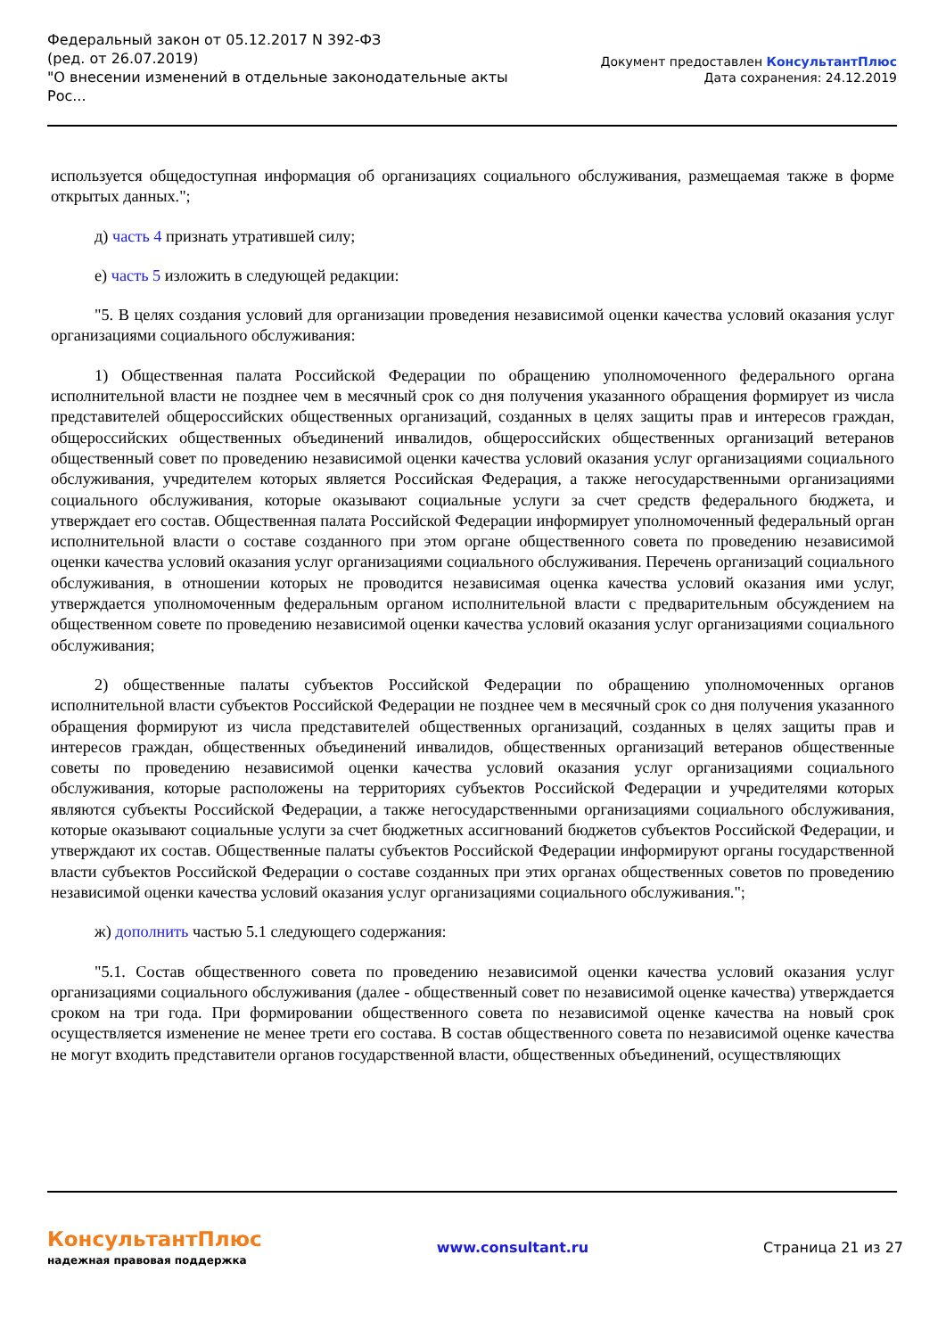Федеральный закон от 05.12.2017 N 392-ФЗ
(ред. от 26.07.2019)
"О внесении изменений в отдельные законодательные акты Рос...
Документ предоставлен КонсультантПлюс
Дата сохранения: 24.12.2019
используется общедоступная информация об организациях социального обслуживания, размещаемая также в форме открытых данных.";
д) часть 4 признать утратившей силу;
е) часть 5 изложить в следующей редакции:
"5. В целях создания условий для организации проведения независимой оценки качества условий оказания услуг организациями социального обслуживания:
1) Общественная палата Российской Федерации по обращению уполномоченного федерального органа исполнительной власти не позднее чем в месячный срок со дня получения указанного обращения формирует из числа представителей общероссийских общественных организаций, созданных в целях защиты прав и интересов граждан, общероссийских общественных объединений инвалидов, общероссийских общественных организаций ветеранов общественный совет по проведению независимой оценки качества условий оказания услуг организациями социального обслуживания, учредителем которых является Российская Федерация, а также негосударственными организациями социального обслуживания, которые оказывают социальные услуги за счет средств федерального бюджета, и утверждает его состав. Общественная палата Российской Федерации информирует уполномоченный федеральный орган исполнительной власти о составе созданного при этом органе общественного совета по проведению независимой оценки качества условий оказания услуг организациями социального обслуживания. Перечень организаций социального обслуживания, в отношении которых не проводится независимая оценка качества условий оказания ими услуг, утверждается уполномоченным федеральным органом исполнительной власти с предварительным обсуждением на общественном совете по проведению независимой оценки качества условий оказания услуг организациями социального обслуживания;
2) общественные палаты субъектов Российской Федерации по обращению уполномоченных органов исполнительной власти субъектов Российской Федерации не позднее чем в месячный срок со дня получения указанного обращения формируют из числа представителей общественных организаций, созданных в целях защиты прав и интересов граждан, общественных объединений инвалидов, общественных организаций ветеранов общественные советы по проведению независимой оценки качества условий оказания услуг организациями социального обслуживания, которые расположены на территориях субъектов Российской Федерации и учредителями которых являются субъекты Российской Федерации, а также негосударственными организациями социального обслуживания, которые оказывают социальные услуги за счет бюджетных ассигнований бюджетов субъектов Российской Федерации, и утверждают их состав. Общественные палаты субъектов Российской Федерации информируют органы государственной власти субъектов Российской Федерации о составе созданных при этих органах общественных советов по проведению независимой оценки качества условий оказания услуг организациями социального обслуживания.";
ж) дополнить частью 5.1 следующего содержания:
"5.1. Состав общественного совета по проведению независимой оценки качества условий оказания услуг организациями социального обслуживания (далее - общественный совет по независимой оценке качества) утверждается сроком на три года. При формировании общественного совета по независимой оценке качества на новый срок осуществляется изменение не менее трети его состава. В состав общественного совета по независимой оценке качества не могут входить представители органов государственной власти, общественных объединений, осуществляющих
КонсультантПлюс
надежная правовая поддержка
www.consultant.ru Страница 21 из 27